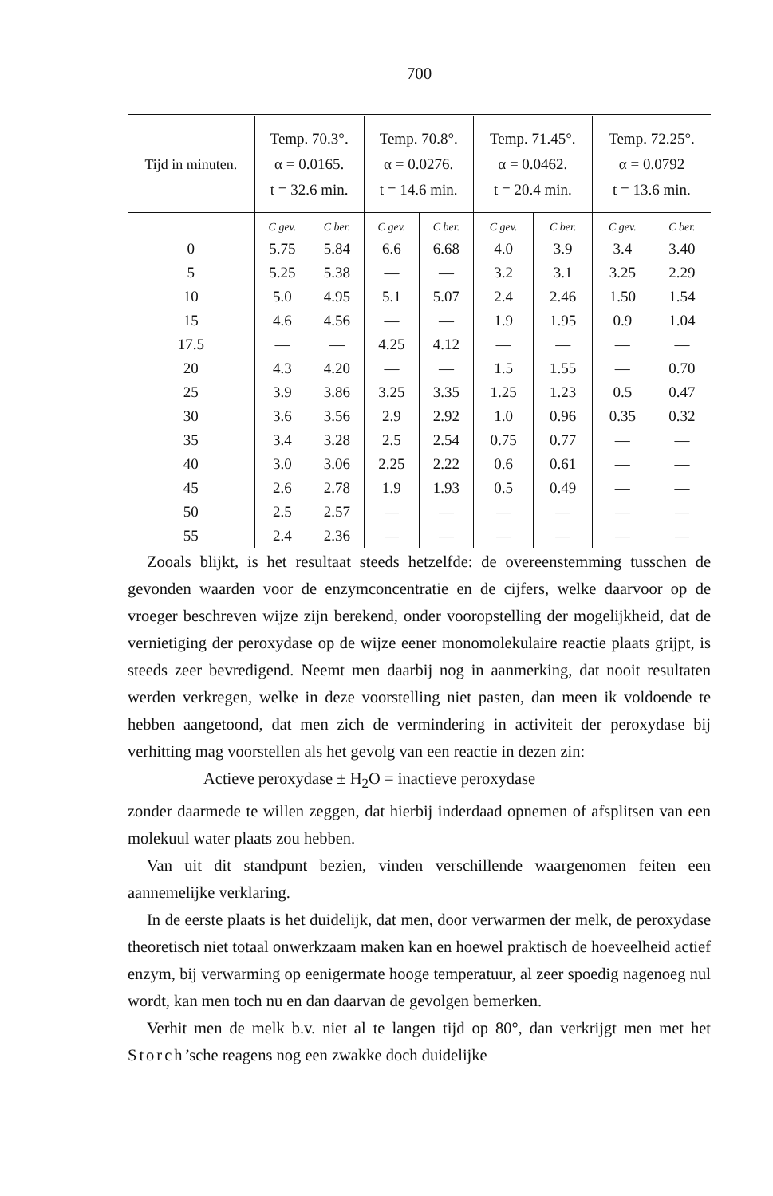700
| Tijd in minuten. | Temp. 70.3°. α = 0.0165. t = 32.6 min. | | Temp. 70.8°. α = 0.0276. t = 14.6 min. | | Temp. 71.45°. α = 0.0462. t = 20.4 min. | | Temp. 72.25°. α = 0.0792 t = 13.6 min. | |
| --- | --- | --- | --- | --- | --- | --- | --- | --- |
| | C gev. | C ber. | C gev. | C ber. | C gev. | C ber. | C gev. | C ber. |
| 0 | 5.75 | 5.84 | 6.6 | 6.68 | 4.0 | 3.9 | 3.4 | 3.40 |
| 5 | 5.25 | 5.38 | — | — | 3.2 | 3.1 | 3.25 | 2.29 |
| 10 | 5.0 | 4.95 | 5.1 | 5.07 | 2.4 | 2.46 | 1.50 | 1.54 |
| 15 | 4.6 | 4.56 | — | — | 1.9 | 1.95 | 0.9 | 1.04 |
| 17.5 | — | — | 4.25 | 4.12 | — | — | — | — |
| 20 | 4.3 | 4.20 | — | — | 1.5 | 1.55 | — | 0.70 |
| 25 | 3.9 | 3.86 | 3.25 | 3.35 | 1.25 | 1.23 | 0.5 | 0.47 |
| 30 | 3.6 | 3.56 | 2.9 | 2.92 | 1.0 | 0.96 | 0.35 | 0.32 |
| 35 | 3.4 | 3.28 | 2.5 | 2.54 | 0.75 | 0.77 | — | — |
| 40 | 3.0 | 3.06 | 2.25 | 2.22 | 0.6 | 0.61 | — | — |
| 45 | 2.6 | 2.78 | 1.9 | 1.93 | 0.5 | 0.49 | — | — |
| 50 | 2.5 | 2.57 | — | — | — | — | — | — |
| 55 | 2.4 | 2.36 | — | — | — | — | — | — |
Zooals blijkt, is het resultaat steeds hetzelfde: de overeenstemming tusschen de gevonden waarden voor de enzymconcentratie en de cijfers, welke daarvoor op de vroeger beschreven wijze zijn berekend, onder vooropstelling der mogelijkheid, dat de vernietiging der peroxydase op de wijze eener monomolekulaire reactie plaats grijpt, is steeds zeer bevredigend. Neemt men daarbij nog in aanmerking, dat nooit resultaten werden verkregen, welke in deze voorstelling niet pasten, dan meen ik voldoende te hebben aangetoond, dat men zich de vermindering in activiteit der peroxydase bij verhitting mag voorstellen als het gevolg van een reactie in dezen zin:
Actieve peroxydase ± H<sub>2</sub>O = inactieve peroxydase
zonder daarmede te willen zeggen, dat hierbij inderdaad opnemen of afsplitsen van een molekuul water plaats zou hebben.
Van uit dit standpunt bezien, vinden verschillende waargenomen feiten een aannemelijke verklaring.
In de eerste plaats is het duidelijk, dat men, door verwarmen der melk, de peroxydase theoretisch niet totaal onwerkzaam maken kan en hoewel praktisch de hoeveelheid actief enzym, bij verwarming op eenigermate hooge temperatuur, al zeer spoedig nagenoeg nul wordt, kan men toch nu en dan daarvan de gevolgen bemerken.
Verhit men de melk b.v. niet al te langen tijd op 80°, dan verkrijgt men met het Storch’sche reagens nog een zwakke doch duidelijke